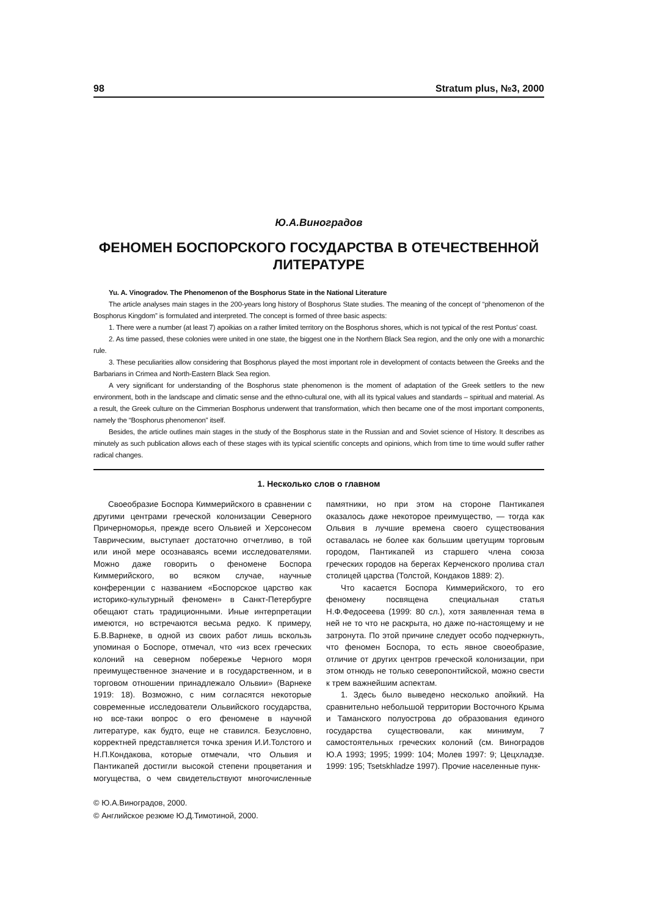98 Stratum plus, №3, 2000
Ю.А.Виноградов
ФЕНОМЕН БОСПОРСКОГО ГОСУДАРСТВА В ОТЕЧЕСТВЕННОЙ ЛИТЕРАТУРЕ
Yu. A. Vinogradov. The Phenomenon of the Bosphorus State in the National Literature
The article analyses main stages in the 200-years long history of Bosphorus State studies. The meaning of the concept of “phenomenon of the Bosphorus Kingdom” is formulated and interpreted. The concept is formed of three basic aspects:
1. There were a number (at least 7) apoikias on a rather limited territory on the Bosphorus shores, which is not typical of the rest Pontus’ coast.
2. As time passed, these colonies were united in one state, the biggest one in the Northern Black Sea region, and the only one with a monarchic rule.
3. These peculiarities allow considering that Bosphorus played the most important role in development of contacts between the Greeks and the Barbarians in Crimea and North-Eastern Black Sea region.
A very significant for understanding of the Bosphorus state phenomenon is the moment of adaptation of the Greek settlers to the new environment, both in the landscape and climatic sense and the ethno-cultural one, with all its typical values and standards – spiritual and material. As a result, the Greek culture on the Cimmerian Bosphorus underwent that transformation, which then became one of the most important components, namely the “Bosphorus phenomenon” itself.
Besides, the article outlines main stages in the study of the Bosphorus state in the Russian and and Soviet science of History. It describes as minutely as such publication allows each of these stages with its typical scientific concepts and opinions, which from time to time would suffer rather radical changes.
1. Несколько слов о главном
Своеобразие Боспора Киммерийского в сравнении с другими центрами греческой колонизации Северного Причерноморья, прежде всего Ольвией и Херсонесом Таврическим, выступает достаточно отчетливо, в той или иной мере осознаваясь всеми исследователями. Можно даже говорить о феномене Боспора Киммерийского, во всяком случае, научные конференции с названием «Боспорское царство как историко-культурный феномен» в Санкт-Петербурге обещают стать традиционными. Иные интерпретации имеются, но встречаются весьма редко. К примеру, Б.В.Варнеке, в одной из своих работ лишь вскользь упоминая о Боспоре, отмечал, что «из всех греческих колоний на северном побережье Черного моря преимущественное значение и в государственном, и в торговом отношении принадлежало Ольвии» (Варнеке 1919: 18). Возможно, с ним согласятся некоторые современные исследователи Ольвийского государства, но все-таки вопрос о его феномене в научной литературе, как будто, еще не ставился. Безусловно, корректней представляется точка зрения И.И.Толстого и Н.П.Кондакова, которые отмечали, что Ольвия и Пантикапей достигли высокой степени процветания и могущества, о чем свидетельствуют многочисленные памятники, но при этом на стороне Пантикапея оказалось даже некоторое преимущество, — тогда как Ольвия в лучшие времена своего существования оставалась не более как большим цветущим торговым городом, Пантикапей из старшего члена союза греческих городов на берегах Керченского пролива стал столицей царства (Толстой, Кондаков 1889: 2).
Что касается Боспора Киммерийского, то его феномену посвящена специальная статья Н.Ф.Федосеева (1999: 80 сл.), хотя заявленная тема в ней не то что не раскрыта, но даже по-настоящему и не затронута. По этой причине следует особо подчеркнуть, что феномен Боспора, то есть явное своеобразие, отличие от других центров греческой колонизации, при этом отнюдь не только северопонтийской, можно свести к трем важнейшим аспектам.
1. Здесь было выведено несколько апойкий. На сравнительно небольшой территории Восточного Крыма и Таманского полуострова до образования единого государства существовали, как минимум, 7 самостоятельных греческих колоний (см. Виноградов Ю.А 1993; 1995; 1999: 104; Молев 1997: 9; Цецхладзе. 1999: 195; Tsetskhladze 1997). Прочие населенные пунк-
© Ю.А.Виноградов, 2000.
© Английское резюме Ю.Д.Тимотиной, 2000.